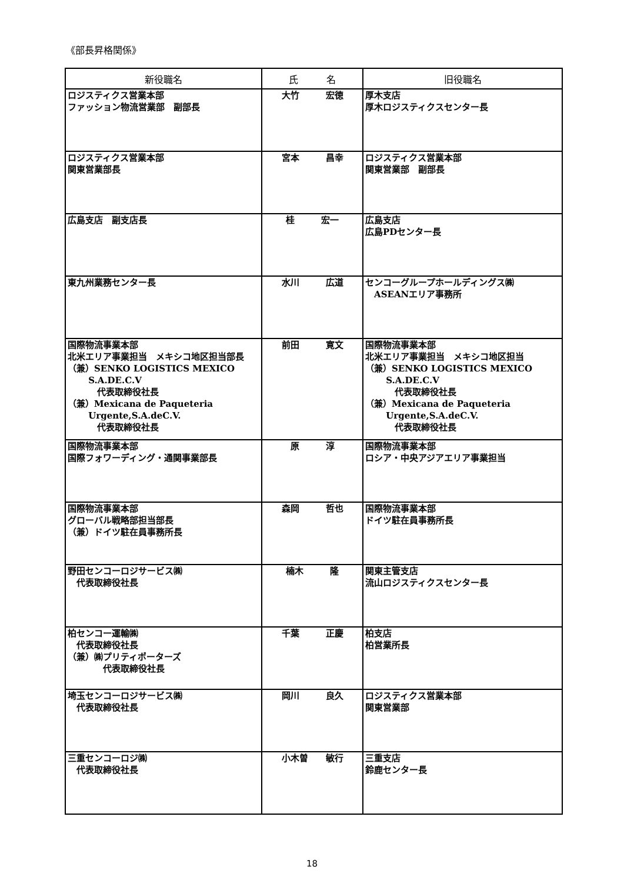《部長昇格関係》
| 新役職名 | 氏 名 | 旧役職名 |
| --- | --- | --- |
| ロジスティクス営業本部 ファッション物流営業部 副部長 | 大竹 宏徳 | 厚木支店 厚木ロジスティクスセンター長 |
| ロジスティクス営業本部 関東営業部長 | 宮本 昌幸 | ロジスティクス営業本部 関東営業部 副部長 |
| 広島支店 副支店長 | 桂 宏一 | 広島支店 広島PDセンター長 |
| 東九州業務センター長 | 水川 広道 | センコーグループホールディングス㈱ ASEANエリア事務所 |
| 国際物流事業本部 北米エリア事業担当 メキシコ地区担当部長 （兼）SENKO LOGISTICS MEXICO S.A.DE.C.V 代表取締役社長 （兼）Mexicana de Paqueteria Urgente,S.A.deC.V. 代表取締役社長 | 前田 寛文 | 国際物流事業本部 北米エリア事業担当 メキシコ地区担当 （兼）SENKO LOGISTICS MEXICO S.A.DE.C.V 代表取締役社長 （兼）Mexicana de Paqueteria Urgente,S.A.deC.V. 代表取締役社長 |
| 国際物流事業本部 国際フォワーディング・通関事業部長 | 原 淳 | 国際物流事業本部 ロシア・中央アジアエリア事業担当 |
| 国際物流事業本部 グローバル戦略部担当部長 （兼）ドイツ駐在員事務所長 | 森岡 哲也 | 国際物流事業本部 ドイツ駐在員事務所長 |
| 野田センコーロジサービス㈱ 代表取締役社長 | 楠木 隆 | 関東主管支店 流山ロジスティクスセンター長 |
| 柏センコー運輸㈱ 代表取締役社長 （兼）㈱プリティポーターズ 代表取締役社長 | 千葉 正慶 | 柏支店 柏営業所長 |
| 埼玉センコーロジサービス㈱ 代表取締役社長 | 岡川 良久 | ロジスティクス営業本部 関東営業部 |
| 三重センコーロジ㈱ 代表取締役社長 | 小木曽 敏行 | 三重支店 鈴鹿センター長 |
18